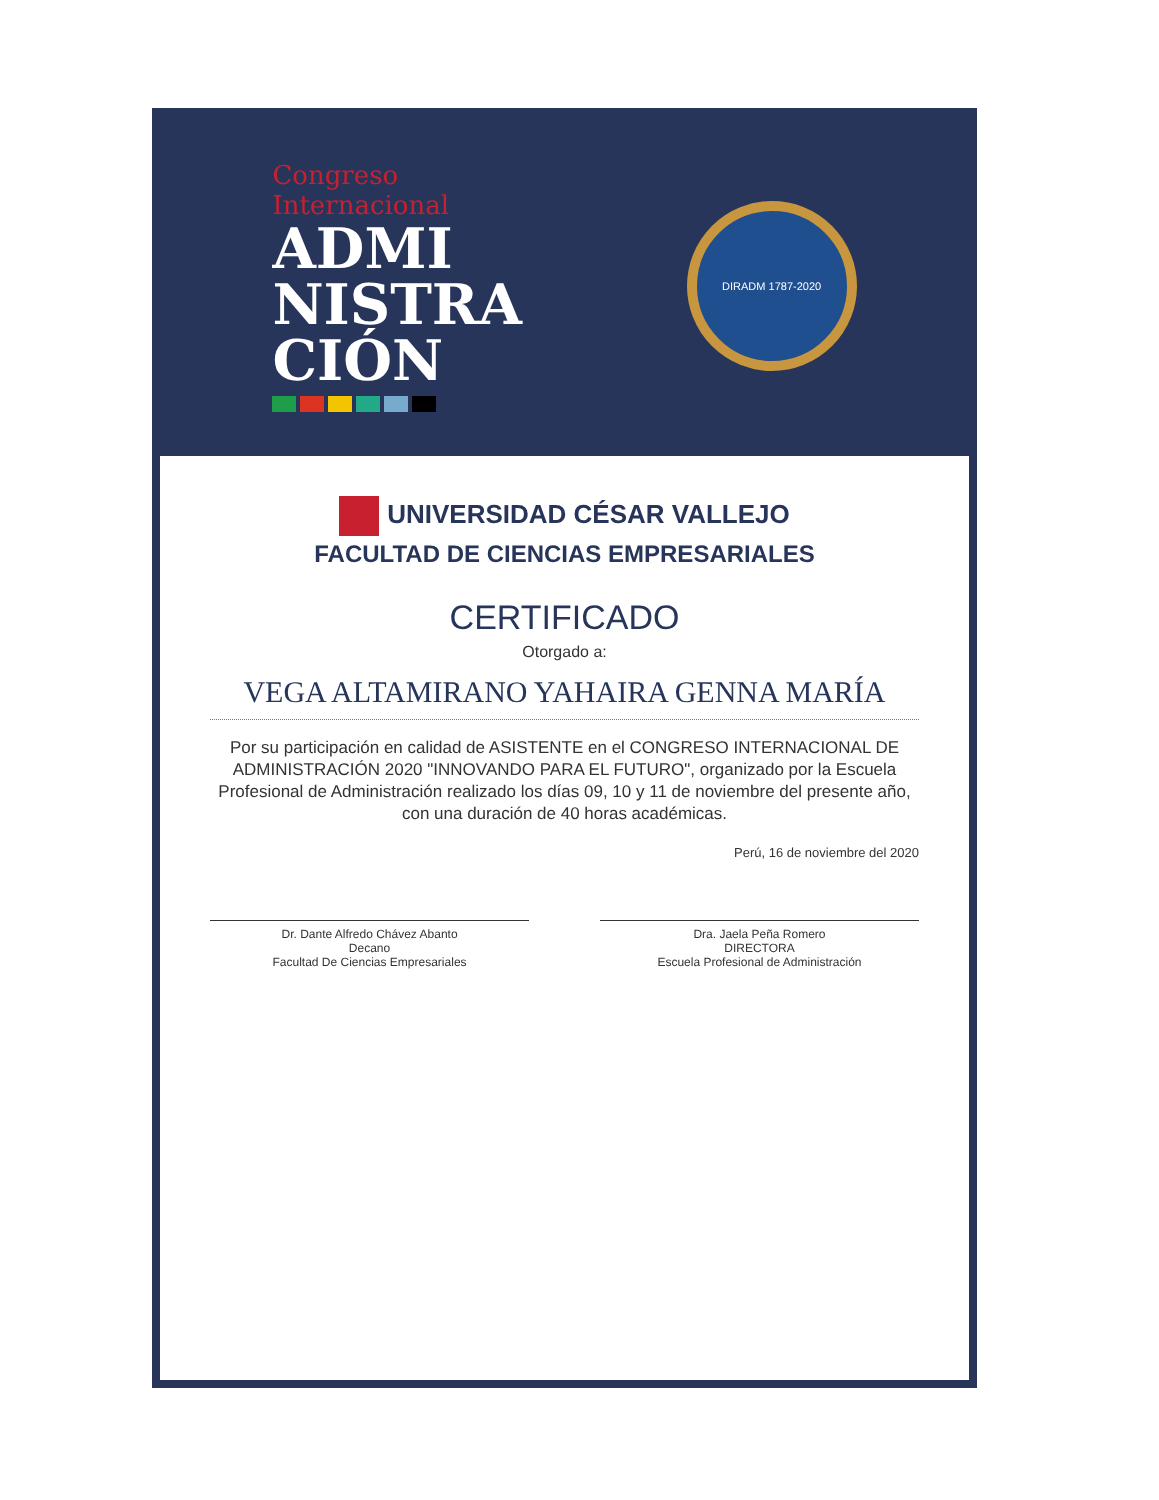Congreso
Internacional
ADMI
NISTRA
CIÓN
DIRADM 1787-2020
UNIVERSIDAD CÉSAR VALLEJO
FACULTAD DE CIENCIAS EMPRESARIALES
CERTIFICADO
Otorgado a:
VEGA ALTAMIRANO YAHAIRA GENNA MARÍA
Por su participación en calidad de ASISTENTE en el CONGRESO INTERNACIONAL DE ADMINISTRACIÓN 2020 "INNOVANDO PARA EL FUTURO", organizado por la Escuela Profesional de Administración realizado los días 09, 10 y 11 de noviembre del presente año, con una duración de 40 horas académicas.
Perú, 16 de noviembre del 2020
Dr. Dante Alfredo Chávez Abanto
Decano
Facultad De Ciencias Empresariales
Dra. Jaela Peña Romero
DIRECTORA
Escuela Profesional de Administración